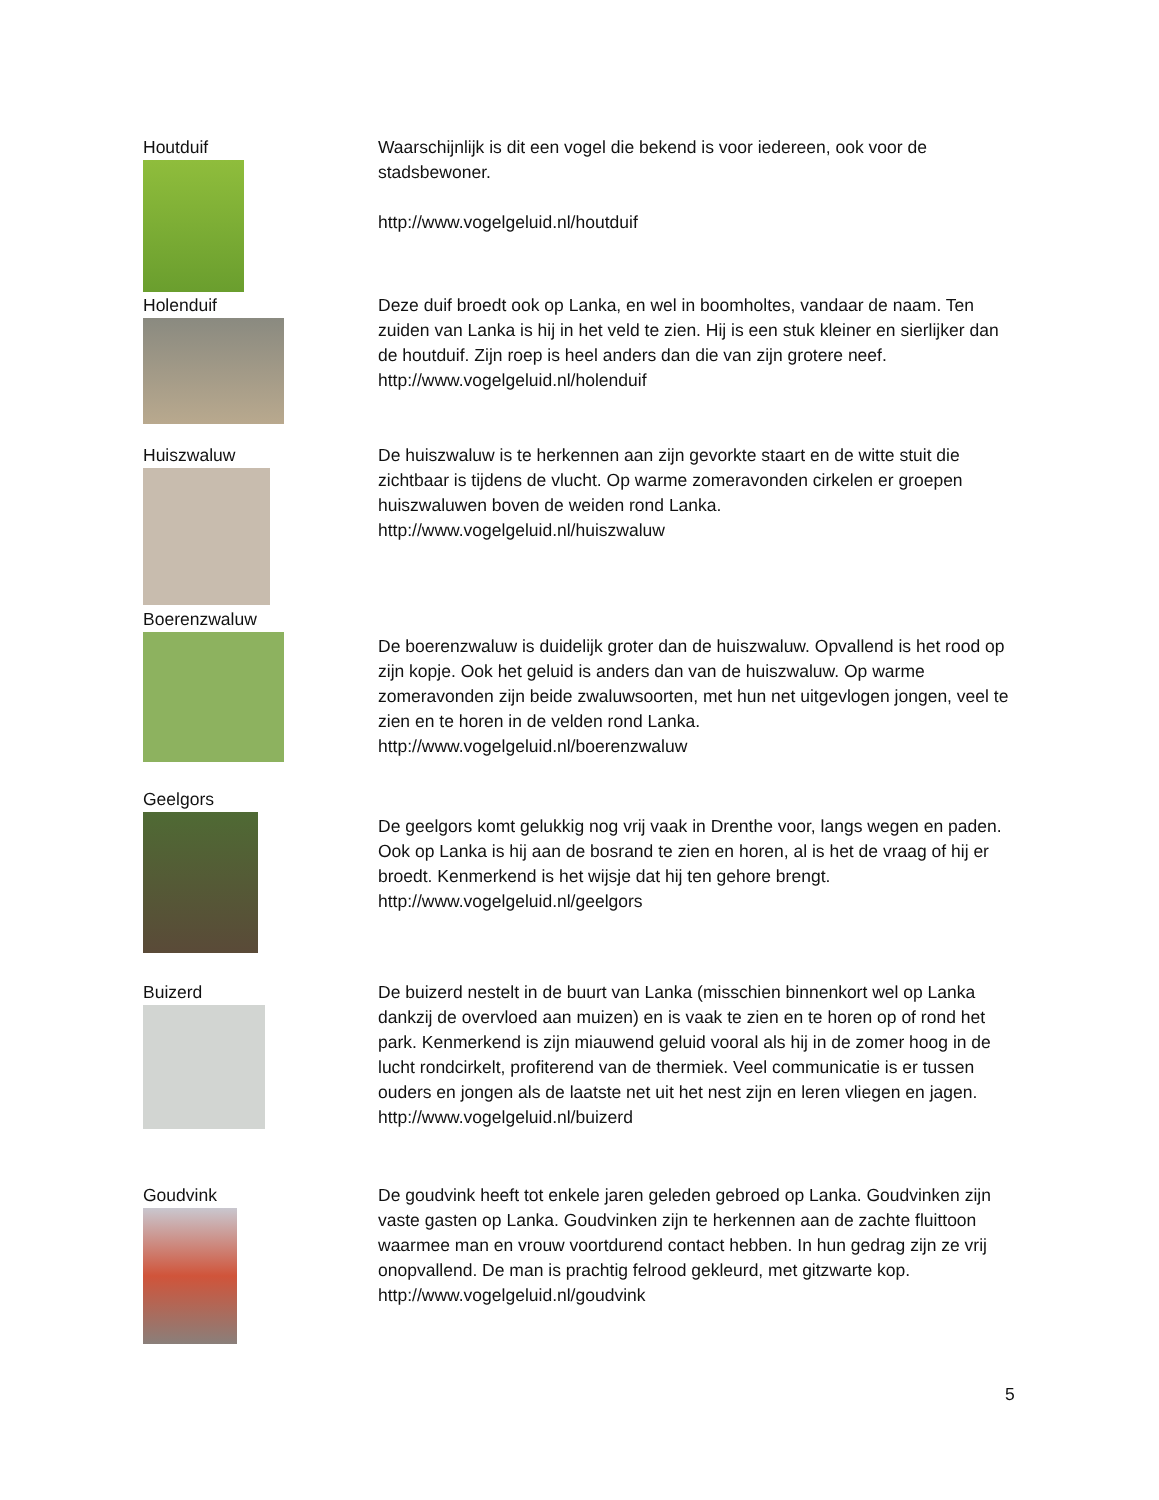Houtduif Waarschijnlijk is dit een vogel die bekend is voor iedereen, ook voor de stadsbewoner.
http://www.vogelgeluid.nl/houtduif
Holenduif Deze duif broedt ook op Lanka, en wel in boomholtes, vandaar de naam. Ten zuiden van Lanka is hij in het veld te zien. Hij is een stuk kleiner en sierlijker dan de houtduif. Zijn roep is heel anders dan die van zijn grotere neef.
http://www.vogelgeluid.nl/holenduif
Huiszwaluw De huiszwaluw is te herkennen aan zijn gevorkte staart en de witte stuit die zichtbaar is tijdens de vlucht. Op warme zomeravonden cirkelen er groepen huiszwaluwen boven de weiden rond Lanka.
http://www.vogelgeluid.nl/huiszwaluw
Boerenzwaluw
De boerenzwaluw is duidelijk groter dan de huiszwaluw. Opvallend is het rood op zijn kopje. Ook het geluid is anders dan van de huiszwaluw. Op warme zomeravonden zijn beide zwaluwsoorten, met hun net uitgevlogen jongen, veel te zien en te horen in de velden rond Lanka.
http://www.vogelgeluid.nl/boerenzwaluw
Geelgors
De geelgors komt gelukkig nog vrij vaak in Drenthe voor, langs wegen en paden. Ook op Lanka is hij aan de bosrand te zien en horen, al is het de vraag of hij er broedt. Kenmerkend is het wijsje dat hij ten gehore brengt.
http://www.vogelgeluid.nl/geelgors
Buizerd De buizerd nestelt in de buurt van Lanka (misschien binnenkort wel op Lanka dankzij de overvloed aan muizen) en is vaak te zien en te horen op of rond het park. Kenmerkend is zijn miauwend geluid vooral als hij in de zomer hoog in de lucht rondcirkelt, profiterend van de thermiek. Veel communicatie is er tussen ouders en jongen als de laatste net uit het nest zijn en leren vliegen en jagen.
http://www.vogelgeluid.nl/buizerd
Goudvink De goudvink heeft tot enkele jaren geleden gebroed op Lanka. Goudvinken zijn vaste gasten op Lanka. Goudvinken zijn te herkennen aan de zachte fluittoon waarmee man en vrouw voortdurend contact hebben. In hun gedrag zijn ze vrij onopvallend. De man is prachtig felrood gekleurd, met gitzwarte kop.
http://www.vogelgeluid.nl/goudvink
5